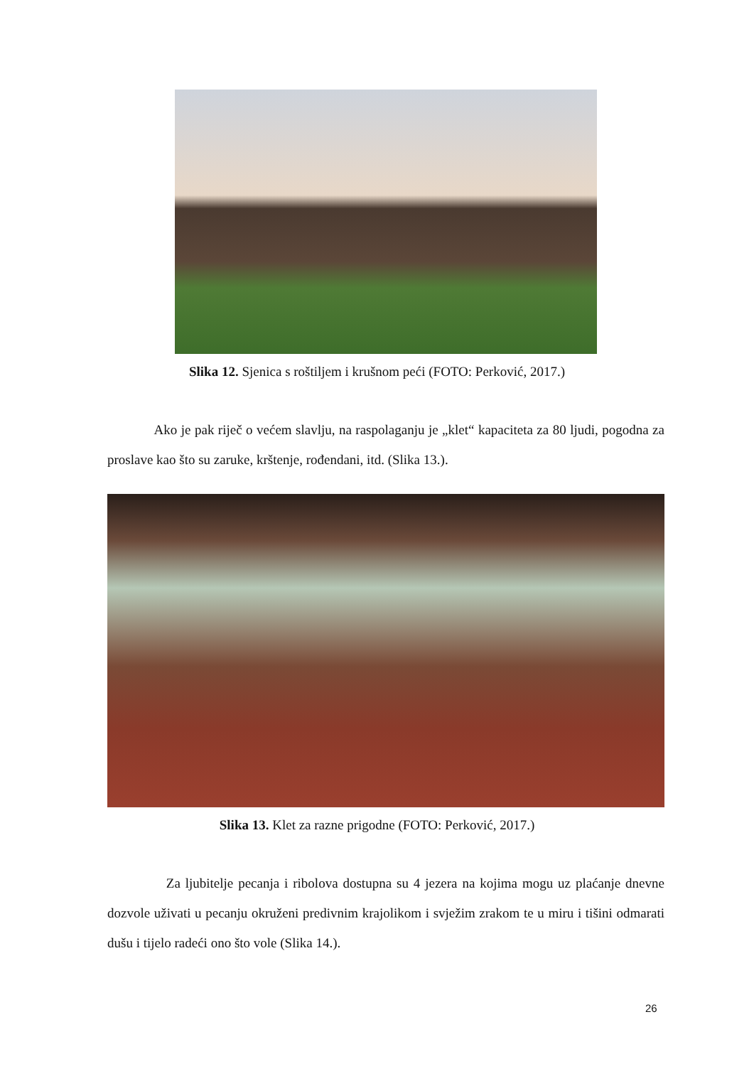Slika 12. Sjenica s roštiljem i krušnom peći (FOTO: Perković, 2017.)
Ako je pak riječ o većem slavlju, na raspolaganju je „klet“ kapaciteta za 80 ljudi, pogodna za proslave kao što su zaruke, krštenje, rođendani, itd. (Slika 13.).
Slika 13. Klet za razne prigodne (FOTO: Perković, 2017.)
Za ljubitelje pecanja i ribolova dostupna su 4 jezera na kojima mogu uz plaćanje dnevne dozvole uživati u pecanju okruženi predivnim krajolikom i svježim zrakom te u miru i tišini odmarati dušu i tijelo radeći ono što vole (Slika 14.).
26